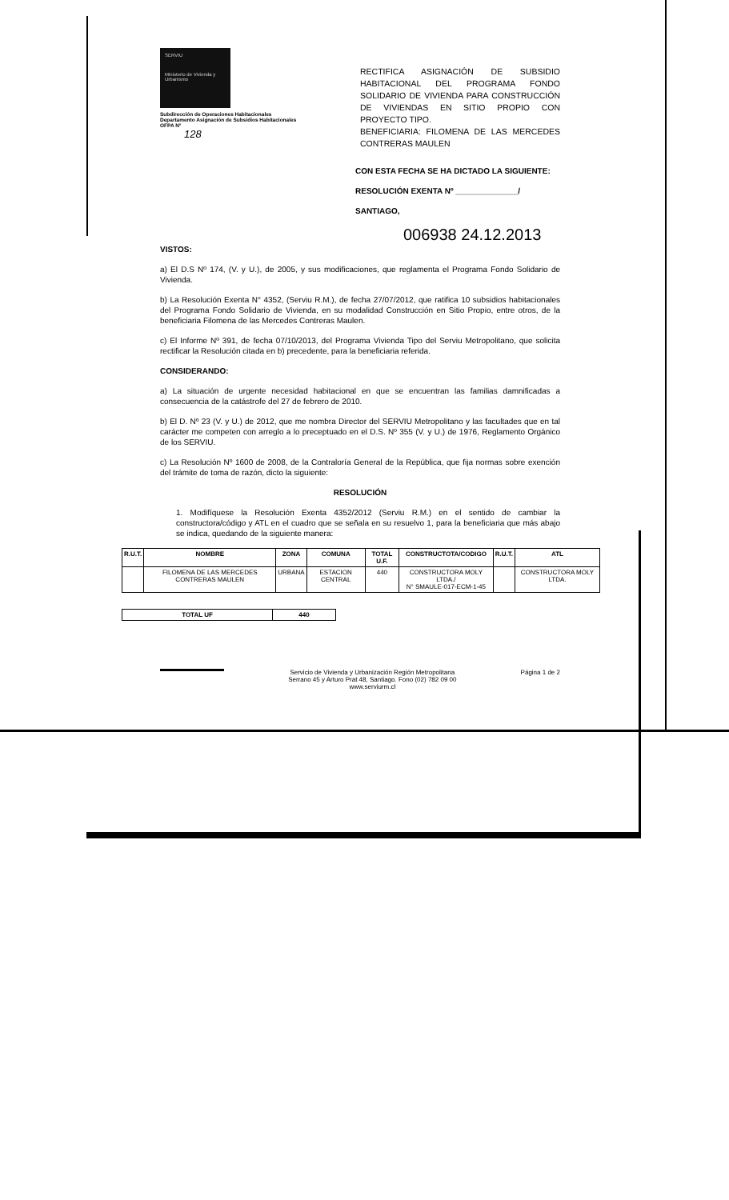SERVIU
Ministerio de Vivienda y Urbanismo
Subdirección de Operaciones Habitacionales
Departamento Asignación de Subsidios Habitacionales
OFPA N°
128
RECTIFICA ASIGNACIÓN DE SUBSIDIO HABITACIONAL DEL PROGRAMA FONDO SOLIDARIO DE VIVIENDA PARA CONSTRUCCIÓN DE VIVIENDAS EN SITIO PROPIO CON PROYECTO TIPO.
BENEFICIARIA: FILOMENA DE LAS MERCEDES CONTRERAS MAULEN
CON ESTA FECHA SE HA DICTADO LA SIGUIENTE:
RESOLUCIÓN EXENTA Nº ______________/
SANTIAGO,
006938 24.12.2013
VISTOS:
a) El D.S Nº 174, (V. y U.), de 2005, y sus modificaciones, que reglamenta el Programa Fondo Solidario de Vivienda.
b) La Resolución Exenta N° 4352, (Serviu R.M.), de fecha 27/07/2012, que ratifica 10 subsidios habitacionales del Programa Fondo Solidario de Vivienda, en su modalidad Construcción en Sitio Propio, entre otros, de la beneficiaria Filomena de las Mercedes Contreras Maulen.
c) El Informe Nº 391, de fecha 07/10/2013, del Programa Vivienda Tipo del Serviu Metropolitano, que solicita rectificar la Resolución citada en b) precedente, para la beneficiaria referida.
CONSIDERANDO:
a) La situación de urgente necesidad habitacional en que se encuentran las familias damnificadas a consecuencia de la catástrofe del 27 de febrero de 2010.
b) El D. Nº 23 (V. y U.) de 2012, que me nombra Director del SERVIU Metropolitano y las facultades que en tal carácter me competen con arreglo a lo preceptuado en el D.S. Nº 355 (V. y U.) de 1976, Reglamento Orgánico de los SERVIU.
c) La Resolución Nº 1600 de 2008, de la Contraloría General de la República, que fija normas sobre exención del trámite de toma de razón, dicto la siguiente:
RESOLUCIÓN
1. Modifíquese la Resolución Exenta 4352/2012 (Serviu R.M.) en el sentido de cambiar la constructora/código y ATL en el cuadro que se señala en su resuelvo 1, para la beneficiaria que más abajo se indica, quedando de la siguiente manera:
| R.U.T. | NOMBRE | ZONA | COMUNA | TOTAL U.F. | CONSTRUCTOTA/CODIGO | R.U.T. | ATL |
| --- | --- | --- | --- | --- | --- | --- | --- |
| | FILOMENA DE LAS MERCEDES CONTRERAS MAULEN | URBANA | ESTACION CENTRAL | 440 | CONSTRUCTORA MOLY LTDA./ N° SMAULE-017-ECM-1-45 | | CONSTRUCTORA MOLY LTDA. |
| TOTAL UF | 440 |
| --- | --- |
Servicio de Vivienda y Urbanización Región Metropolitana
Serrano 45 y Arturo Prat 48, Santiago. Fono (02) 782 09 00
www.serviurm.cl
Página 1 de 2